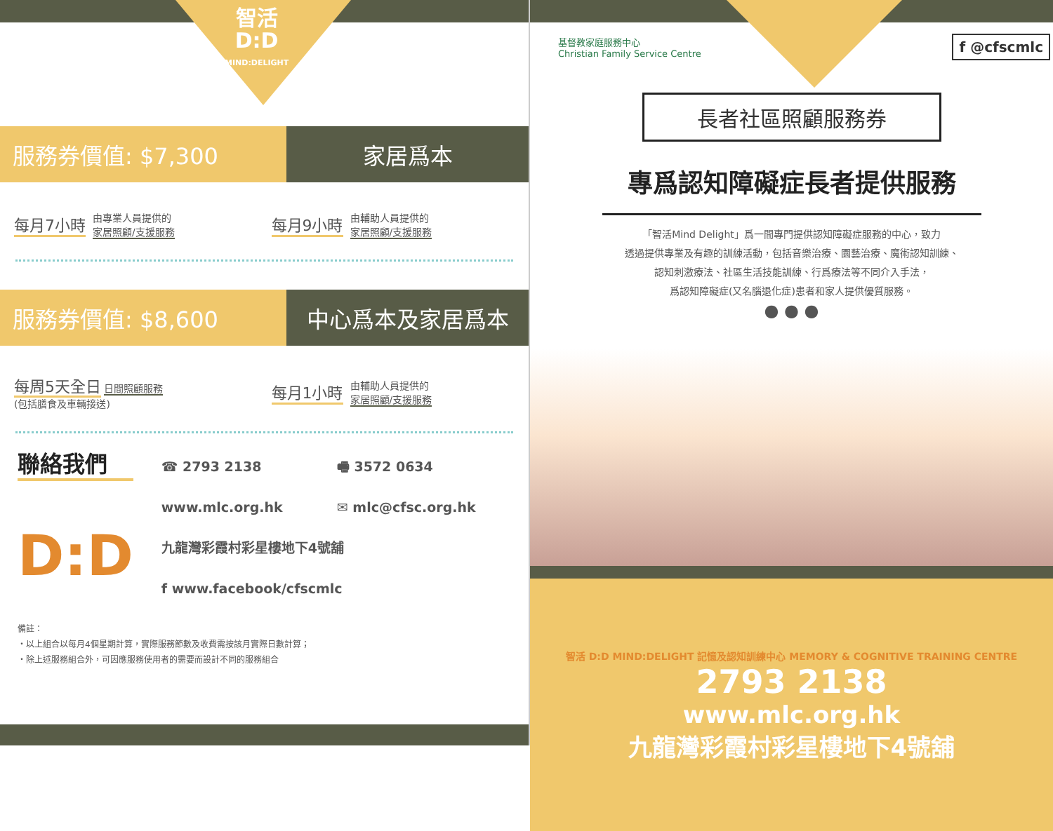智活
D:D
MIND:DELIGHT
服務券價值: $7,300 家居爲本
每月7小時
由專業人員提供的
家居照顧/支援服務
每月9小時
由輔助人員提供的
家居照顧/支援服務
服務券價值: $8,600 中心爲本及家居爲本
每周5天全日 日間照顧服務
(包括膳食及車輛接送)
每月1小時
由輔助人員提供的
家居照顧/支援服務
聯絡我們
D:D
☎ 2793 2138
🖷 3572 0634
www.mlc.org.hk
✉ mlc@cfsc.org.hk
九龍灣彩霞村彩星樓地下4號舖
f www.facebook/cfscmlc
備註：
・以上組合以每月4個星期計算，實際服務節數及收費需按該月實際日數計算；
・除上述服務組合外，可因應服務使用者的需要而設計不同的服務組合
基督教家庭服務中心
Christian Family Service Centre
f @cfscmlc
長者社區照顧服務券
專爲認知障礙症長者提供服務
「智活Mind Delight」爲一間專門提供認知障礙症服務的中心，致力
透過提供專業及有趣的訓練活動，包括音樂治療、園藝治療、魔術認知訓練、
認知刺激療法、社區生活技能訓練、行爲療法等不同介入手法，
爲認知障礙症(又名腦退化症)患者和家人提供優質服務。
● ● ●
智活 D:D MIND:DELIGHT 記憶及認知訓練中心 MEMORY & COGNITIVE TRAINING CENTRE
2793 2138
www.mlc.org.hk
九龍灣彩霞村彩星樓地下4號舖